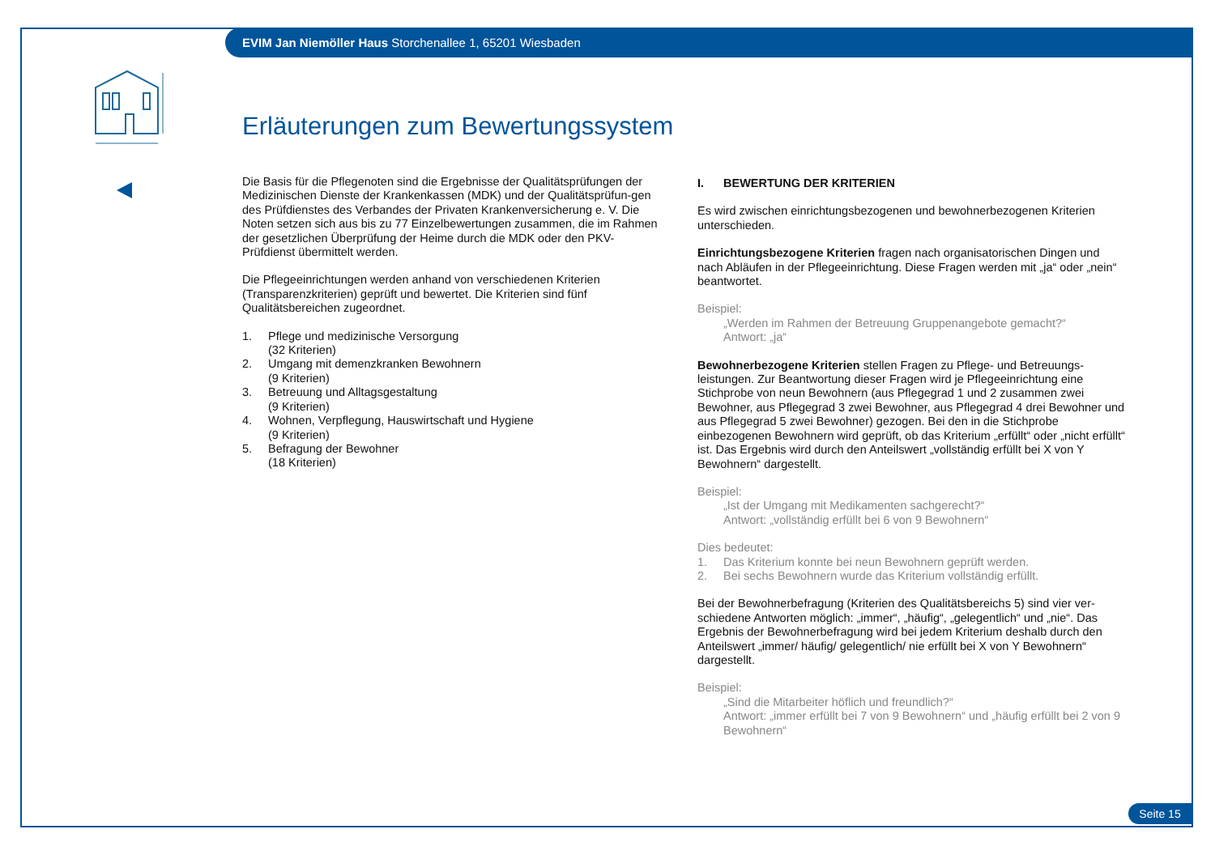EVIM Jan Niemöller Haus Storchenallee 1, 65201 Wiesbaden
Erläuterungen zum Bewertungssystem
Die Basis für die Pflegenoten sind die Ergebnisse der Qualitätsprüfungen der Medizinischen Dienste der Krankenkassen (MDK) und der Qualitätsprüfun-gen des Prüfdienstes des Verbandes der Privaten Krankenversicherung e. V. Die Noten setzen sich aus bis zu 77 Einzelbewertungen zusammen, die im Rahmen der gesetzlichen Überprüfung der Heime durch die MDK oder den PKV-Prüfdienst übermittelt werden.
Die Pflegeeinrichtungen werden anhand von verschiedenen Kriterien (Transparenzkriterien) geprüft und bewertet. Die Kriterien sind fünf Qualitätsbereichen zugeordnet.
1. Pflege und medizinische Versorgung
(32 Kriterien)
2. Umgang mit demenzkranken Bewohnern
(9 Kriterien)
3. Betreuung und Alltagsgestaltung
(9 Kriterien)
4. Wohnen, Verpflegung, Hauswirtschaft und Hygiene
(9 Kriterien)
5. Befragung der Bewohner
(18 Kriterien)
I. BEWERTUNG DER KRITERIEN
Es wird zwischen einrichtungsbezogenen und bewohnerbezogenen Kriterien unterschieden.
Einrichtungsbezogene Kriterien fragen nach organisatorischen Dingen und nach Abläufen in der Pflegeeinrichtung. Diese Fragen werden mit „ja“ oder „nein“ beantwortet.
Beispiel:
„Werden im Rahmen der Betreuung Gruppenangebote gemacht?“
Antwort: „ja“
Bewohnerbezogene Kriterien stellen Fragen zu Pflege- und Betreuungs-leistungen. Zur Beantwortung dieser Fragen wird je Pflegeeinrichtung eine Stichprobe von neun Bewohnern (aus Pflegegrad 1 und 2 zusammen zwei Bewohner, aus Pflegegrad 3 zwei Bewohner, aus Pflegegrad 4 drei Bewohner und aus Pflegegrad 5 zwei Bewohner) gezogen. Bei den in die Stichprobe einbezogenen Bewohnern wird geprüft, ob das Kriterium „erfüllt“ oder „nicht erfüllt“ ist. Das Ergebnis wird durch den Anteilswert „vollständig erfüllt bei X von Y Bewohnern“ dargestellt.
Beispiel:
„Ist der Umgang mit Medikamenten sachgerecht?“
Antwort: „vollständig erfüllt bei 6 von 9 Bewohnern“
Dies bedeutet:
1. Das Kriterium konnte bei neun Bewohnern geprüft werden.
2. Bei sechs Bewohnern wurde das Kriterium vollständig erfüllt.
Bei der Bewohnerbefragung (Kriterien des Qualitätsbereichs 5) sind vier ver-schiedene Antworten möglich: „immer“, „häufig“, „gelegentlich“ und „nie“. Das Ergebnis der Bewohnerbefragung wird bei jedem Kriterium deshalb durch den Anteilswert „immer/ häufig/ gelegentlich/ nie erfüllt bei X von Y Bewohnern“ dargestellt.
Beispiel:
„Sind die Mitarbeiter höflich und freundlich?“
Antwort: „immer erfüllt bei 7 von 9 Bewohnern“ und „häufig erfüllt bei 2 von 9 Bewohnern“
Seite 15